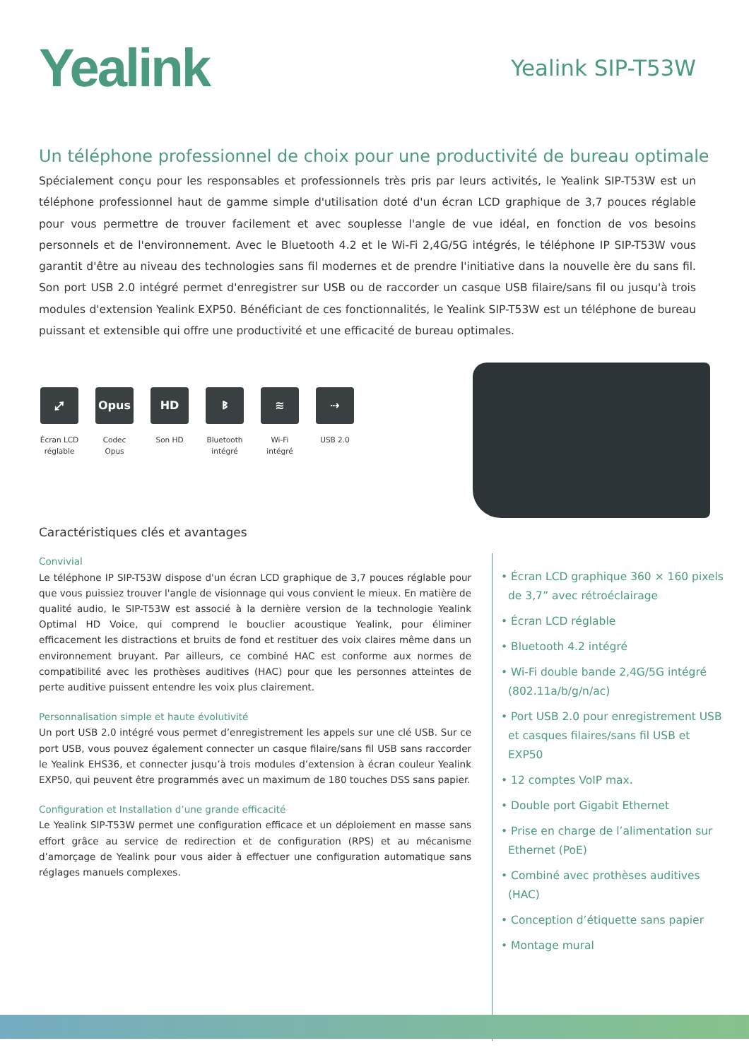Yealink
Yealink SIP-T53W
Un téléphone professionnel de choix pour une productivité de bureau optimale
Spécialement conçu pour les responsables et professionnels très pris par leurs activités, le Yealink SIP-T53W est un téléphone professionnel haut de gamme simple d'utilisation doté d'un écran LCD graphique de 3,7 pouces réglable pour vous permettre de trouver facilement et avec souplesse l'angle de vue idéal, en fonction de vos besoins personnels et de l'environnement. Avec le Bluetooth 4.2 et le Wi-Fi 2,4G/5G intégrés, le téléphone IP SIP-T53W vous garantit d'être au niveau des technologies sans fil modernes et de prendre l'initiative dans la nouvelle ère du sans fil. Son port USB 2.0 intégré permet d'enregistrer sur USB ou de raccorder un casque USB filaire/sans fil ou jusqu'à trois modules d'extension Yealink EXP50. Bénéficiant de ces fonctionnalités, le Yealink SIP-T53W est un téléphone de bureau puissant et extensible qui offre une productivité et une efficacité de bureau optimales.
⤢
Écran LCD réglable
Opus
Codec Opus
HD
Son HD
ᛒ
Bluetooth intégré
≋
Wi-Fi intégré
⇢
USB 2.0
Caractéristiques clés et avantages
Convivial
Le téléphone IP SIP-T53W dispose d'un écran LCD graphique de 3,7 pouces réglable pour que vous puissiez trouver l'angle de visionnage qui vous convient le mieux. En matière de qualité audio, le SIP-T53W est associé à la dernière version de la technologie Yealink Optimal HD Voice, qui comprend le bouclier acoustique Yealink, pour éliminer efficacement les distractions et bruits de fond et restituer des voix claires même dans un environnement bruyant. Par ailleurs, ce combiné HAC est conforme aux normes de compatibilité avec les prothèses auditives (HAC) pour que les personnes atteintes de perte auditive puissent entendre les voix plus clairement.
Personnalisation simple et haute évolutivité
Un port USB 2.0 intégré vous permet d’enregistrement les appels sur une clé USB. Sur ce port USB, vous pouvez également connecter un casque filaire/sans fil USB sans raccorder le Yealink EHS36, et connecter jusqu’à trois modules d’extension à écran couleur Yealink EXP50, qui peuvent être programmés avec un maximum de 180 touches DSS sans papier.
Configuration et Installation d’une grande efficacité
Le Yealink SIP-T53W permet une configuration efficace et un déploiement en masse sans effort grâce au service de redirection et de configuration (RPS) et au mécanisme d’amorçage de Yealink pour vous aider à effectuer une configuration automatique sans réglages manuels complexes.
• Écran LCD graphique 360 × 160 pixels de 3,7” avec rétroéclairage
• Écran LCD réglable
• Bluetooth 4.2 intégré
• Wi-Fi double bande 2,4G/5G intégré (802.11a/b/g/n/ac)
• Port USB 2.0 pour enregistrement USB et casques filaires/sans fil USB et EXP50
• 12 comptes VoIP max.
• Double port Gigabit Ethernet
• Prise en charge de l’alimentation sur Ethernet (PoE)
• Combiné avec prothèses auditives (HAC)
• Conception d’étiquette sans papier
• Montage mural